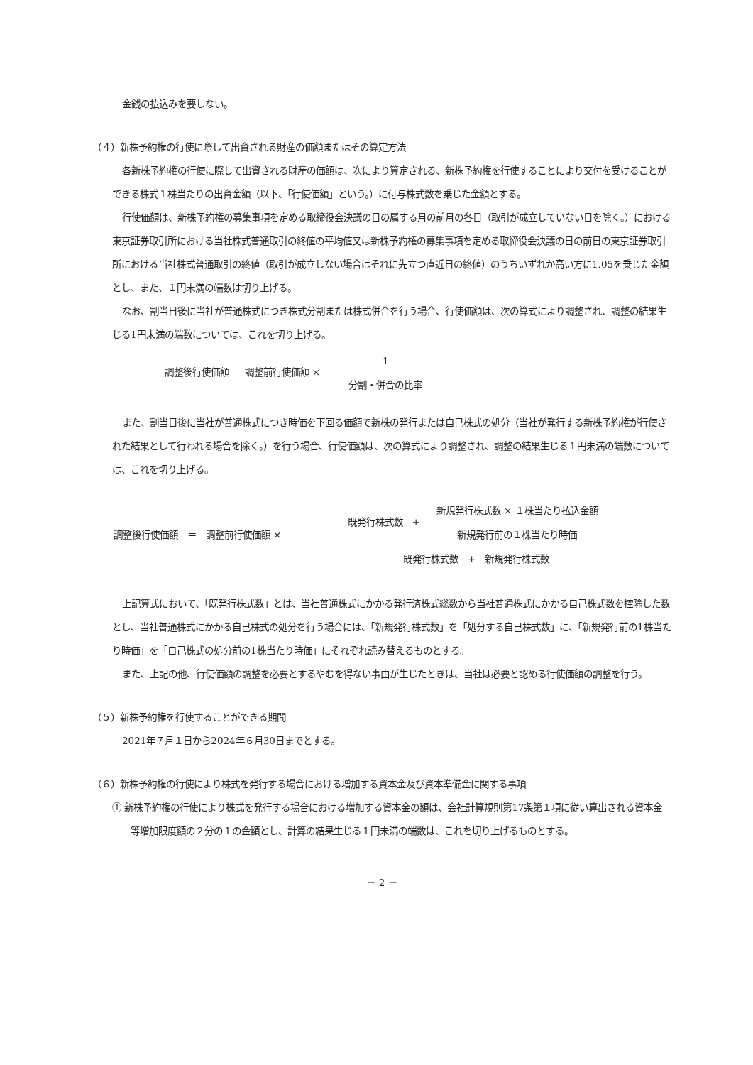金銭の払込みを要しない。
（４）新株予約権の行使に際して出資される財産の価額またはその算定方法
各新株予約権の行使に際して出資される財産の価額は、次により算定される、新株予約権を行使することにより交付を受けることができる株式１株当たりの出資金額（以下、「行使価額」という。）に付与株式数を乗じた金額とする。
行使価額は、新株予約権の募集事項を定める取締役会決議の日の属する月の前月の各日（取引が成立していない日を除く。）における東京証券取引所における当社株式普通取引の終値の平均値又は新株予約権の募集事項を定める取締役会決議の日の前日の東京証券取引所における当社株式普通取引の終値（取引が成立しない場合はそれに先立つ直近日の終値）のうちいずれか高い方に1.05を乗じた金額とし、また、１円未満の端数は切り上げる。
なお、割当日後に当社が普通株式につき株式分割または株式併合を行う場合、行使価額は、次の算式により調整され、調整の結果生じる1円未満の端数については、これを切り上げる。
調整後行使価額 ＝ 調整前行使価額 ×
1
分割・併合の比率
また、割当日後に当社が普通株式につき時価を下回る価額で新株の発行または自己株式の処分（当社が発行する新株予約権が行使された結果として行われる場合を除く。）を行う場合、行使価額は、次の算式により調整され、調整の結果生じる１円未満の端数については、これを切り上げる。
調整後行使価額 ＝ 調整前行使価額 ×
既発行株式数 +
新規発行株式数 × １株当たり払込金額
新規発行前の１株当たり時価
既発行株式数 + 新規発行株式数
上記算式において、「既発行株式数」とは、当社普通株式にかかる発行済株式総数から当社普通株式にかかる自己株式数を控除した数とし、当社普通株式にかかる自己株式の処分を行う場合には、「新規発行株式数」を「処分する自己株式数」に、「新規発行前の1株当たり時価」を「自己株式の処分前の1株当たり時価」にそれぞれ読み替えるものとする。
また、上記の他、行使価額の調整を必要とするやむを得ない事由が生じたときは、当社は必要と認める行使価額の調整を行う。
（５）新株予約権を行使することができる期間
2021年７月１日から2024年６月30日までとする。
（６）新株予約権の行使により株式を発行する場合における増加する資本金及び資本準備金に関する事項
① 新株予約権の行使により株式を発行する場合における増加する資本金の額は、会社計算規則第17条第１項に従い算出される資本金等増加限度額の２分の１の金額とし、計算の結果生じる１円未満の端数は、これを切り上げるものとする。
－ 2 －